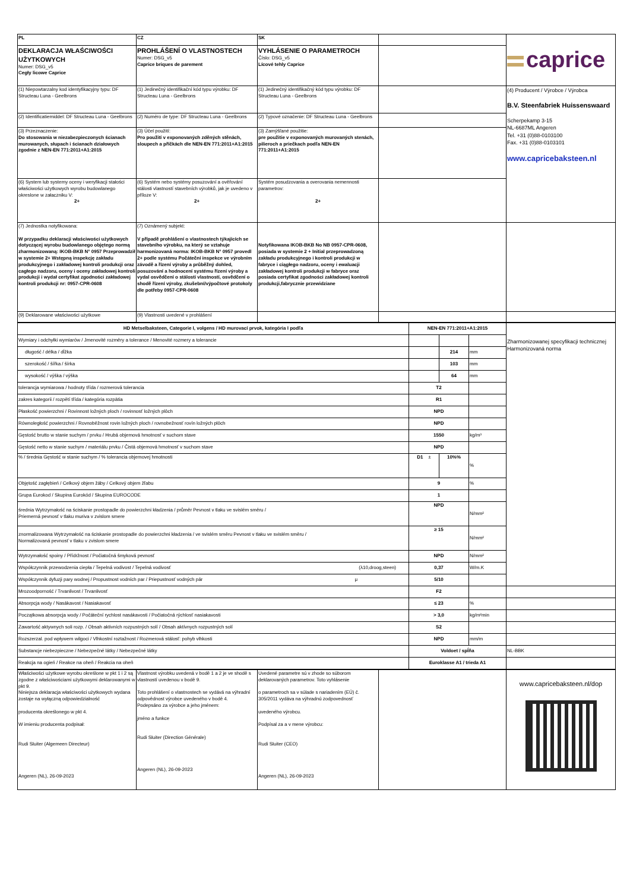| PL | CZ | SK | | caprice |
| DEKLARACJA WŁAŚCIWOŚCI UŻYTKOWYCH Numer: DSG_v5 Cegły licowe Caprice | PROHLÁŠENÍ O VLASTNOSTECH Numer: DSG_v5 Caprice briques de parement | VYHLÁSENIE O PARAMETROCH Číslo: DSG_v5 Lícové tehly Caprice | | |
| (1) Niepowtarzalny kod identyfikacyjny typu: DF Structeau Luna - Geelbrons | (1) Jedinečný identifikační kód typu výrobku: DF Structeau Luna - Geelbrons | (1) Jedinečný identifikačný kód typu výrobku: DF Structeau Luna - Geelbrons | | (4) Producent / Výrobce / Výrobca B.V. Steenfabriek Huissenswaard Scherpekamp 3-15 NL-6687ML Angeren Tel. +31 (0)88-0103100 Fax. +31 (0)88-0103101 www.capricebaksteen.nl |
| (2) Identificatiemiddel: DF Structeau Luna - Geelbrons | (2) Numéro de type: DF Structeau Luna - Geelbrons | (2) Typové označenie: DF Structeau Luna - Geelbrons | | |
| (3) Przeznaczenie: Do stosowania w niezabezpieczonych ścianach murowanych, słupach i ścianach działowych zgodnie z NEN-EN 771:2011+A1:2015 | (3) Účel použití: Pro použití v exponovaných zděných stěnách, sloupech a příčkách dle NEN-EN 771:2011+A1:2015 | (3) Zamýšľané použitie: pre použitie v exponovaných murovaných stenách, pilieroch a priečkach podľa NEN-EN 771:2011+A1:2015 | | |
| (6) System lub systemy oceny i weryfikacji stałości właściwości użytkowych wyrobu budowlanego okreslone w załaczniku V: 2+ | (6) Systém nebo systémy posuzování a ověřování stálosti vlastností stavebních výrobků, jak je uvedeno v příloze V: 2+ | Systém posudzovania a overovania nemennosti parametrov: 2+ | | |
| (7) Jednostka notyfikowana: W przypadku deklaracji właściwości użytkowych dotyczącej wyrobu budowlanego objętego normą zharmonizowaną: IKOB-BKB N° 0957 Przeprowadził w systemie 2+ Wstępną inspekcję zakładu produkcyjnego i zakładowej kontroli produkcji oraz cagłego nadzoru, oceny i oceny zakładowej kontroli produkcji i wydał certyfikat zgodności zakładowej kontroli produkcji nr: 0957-CPR-0608 | (7) Oznámený subjekt: V případě prohlášení o vlastnostech týkajících se stavebního výrobku, na který se vztahuje harmonizovaná norma: IKOB-BKB N° 0957 provedl 2+ podle systému Počáteční inspekce ve výrobním závodě a řízení výroby a průběžný dohled, posuzování a hodnocení systému řízení výroby a vydal osvědčení o stálosti vlastností, osvědčení o shodě řízení výroby, zkušební/výpočtové protokoly dle potřeby 0957-CPR-0608 | Notyfikowana IKOB-BKB No NB 0957-CPR-0608, posiada w systemie 2 + Initial przeprowadzoną zakładu produkcyjnego i kontroli produkcji w fabryce i ciągłego nadzoru, oceny i ewaluacji zakładowej kontroli produkcji w fabryce oraz posiada certyfikat zgodności zakładowej kontroli produkcji,fabrycznie przewidziane | | |
| (9) Deklarowane właściwości użytkowe | (9) Vlastnosti uvedené v prohlášení | | | |
| HD Metselbaksteen, Categorie I, volgens / HD murovací prvok, kategória I podľa | NEN-EN 771:2011+A1:2015 | | | Zharmonizowanej specyfikacji technicznej Harmonizovaná norma |
| Wymiary i odchyłki wymiarów / Jmenovité rozměry a tolerance / Menovité rozmery a tolerancie | | | | |
| długość / délka / dĺžka | | 214 | mm | |
| szerokość / šířka / šírka | | 103 | mm | |
| wysokość / výška / výška | | 64 | mm | |
| tolerancja wymiarowa / hodnoty třída / rozmerová tolerancia | T2 | | | |
| zakres kategorii / rozpětí třída / kategória rozpätia | R1 | | | |
| Płaskość powierzchni / Rovinnost ložných ploch / rovinnosť ložných plôch | NPD | | | |
| Równoległość powierzchni / Rovnoběžnost rovin ložných ploch / rovnobežnosť rovín ložných plôch | NPD | | | |
| Gęstość brutto w stanie suchym / prvku / Hrubá objemová hmotnosť v suchom stave | 1550 | | kg/m³ | |
| Gęstość netto w stanie suchym / materiálu prvku / Čistá objemová hmotnosť v suchom stave | NPD | | | |
| % / średnia Gęstość w stanie suchym / % tolerancia objemovej hmotnosti | D1 ± | 10%% | % | |
| Objętość zagłębień / Celkový objem žáby / Celkový objem žľabu | 9 | | % | |
| Grupa Eurokod / Skupina Eurokód / Skupina EUROCODE | 1 | | | |
| średnia Wytrzymałość na ściskanie prostopadle do powierzchni kładzenia / průměr Pevnost v tlaku ve svislém směru / Priemerná pevnosť v tlaku muriva v zvislom smere | NPD | | N/mm² | |
| znormalizowana Wytrzymałość na ściskanie prostopadle do powierzchni kładzenia / ve svislém směru Pevnost v tlaku ve svislém směru / Normalizovaná pevnosť v tlaku v zvislom smere | ≥ 15 | | N/mm² | |
| Wytrzymałość spoiny / Přídržnost / Počiatočná šmyková pevnosť | NPD | | N/mm² | |
| Współczynnik przewodzenia ciepła / Tepelná vodivost / Tepelná vodivosť (λ10,droog,steen) | 0,37 | | W/m.K | |
| Współczynnik dyfuzji pary wodnej / Propustnost vodních par / Priepustnosť vodných pár μ | 5/10 | | | |
| Mrozoodporność / Trvanlivost / Trvanlivosť | F2 | | | |
| Absorpcja wody / Nasákavost / Nasiakavosť | ≤ 23 | | % | |
| Początkowa absorpcja wody / Počáteční rychlost nasákavosti / Počiatočná rýchlosť nasiakavosti | > 3,0 | | kg/m²min | |
| Zawartość aktywnych soli rozp. / Obsah aktivních rozpustných solí / Obsah aktívnych rozpustných solí | S2 | | | |
| Rozszerzal. pod wpływem wilgoci / Vlhkostní roztažnost / Rozmerová stálosť: pohyb vlhkosti | NPD | | mm/m | |
| Substancje niebezpieczne / Nebezpečné látky / Nebezpečné látky | Voldoet / spĺňa | | | NL-BBK |
| Reakcja na ogień / Reakce na oheň / Reakcia na oheň | Euroklasse A1 / trieda A1 | | | |
| Właściwości użytkowe wyrobu określone w pkt 1 i 2 są zgodne z właściwościami użytkowymi deklarowanymi w pkt 9. Niniejsza deklaracja właściwości użytkowych wydana zostaje na wyłączną odpowiedzialność producenta określonego w pkt 4. W imieniu producenta podpisał: Rudi Sluiter (Algemeen Directeur) Angeren (NL), 26-09-2023 | Vlastnost výrobku uvedená v bodě 1 a 2 je ve shodě s vlastností uvedenou v bodě 9. Toto prohlášení o vlastnostech se vydává na výhradní odpovědnost výrobce uvedeného v bodě 4. Podepsáno za výrobce a jeho jménem: jméno a funkce Rudi Sluiter (Direction Générale) Angeren (NL), 26-09-2023 | Uvedené parametre sú v zhode so súborom deklarovaných parametrov. Toto vyhlásenie o parametroch sa v súlade s nariadením (EÚ) č. 305/2011 vydáva na výhradnú zodpovednosť uvedeného výrobcu. Podpísal za a v mene výrobcu: Rudi Sluiter (CEO) Angeren (NL), 26-09-2023 | | www.capricebaksteen.nl/dop |